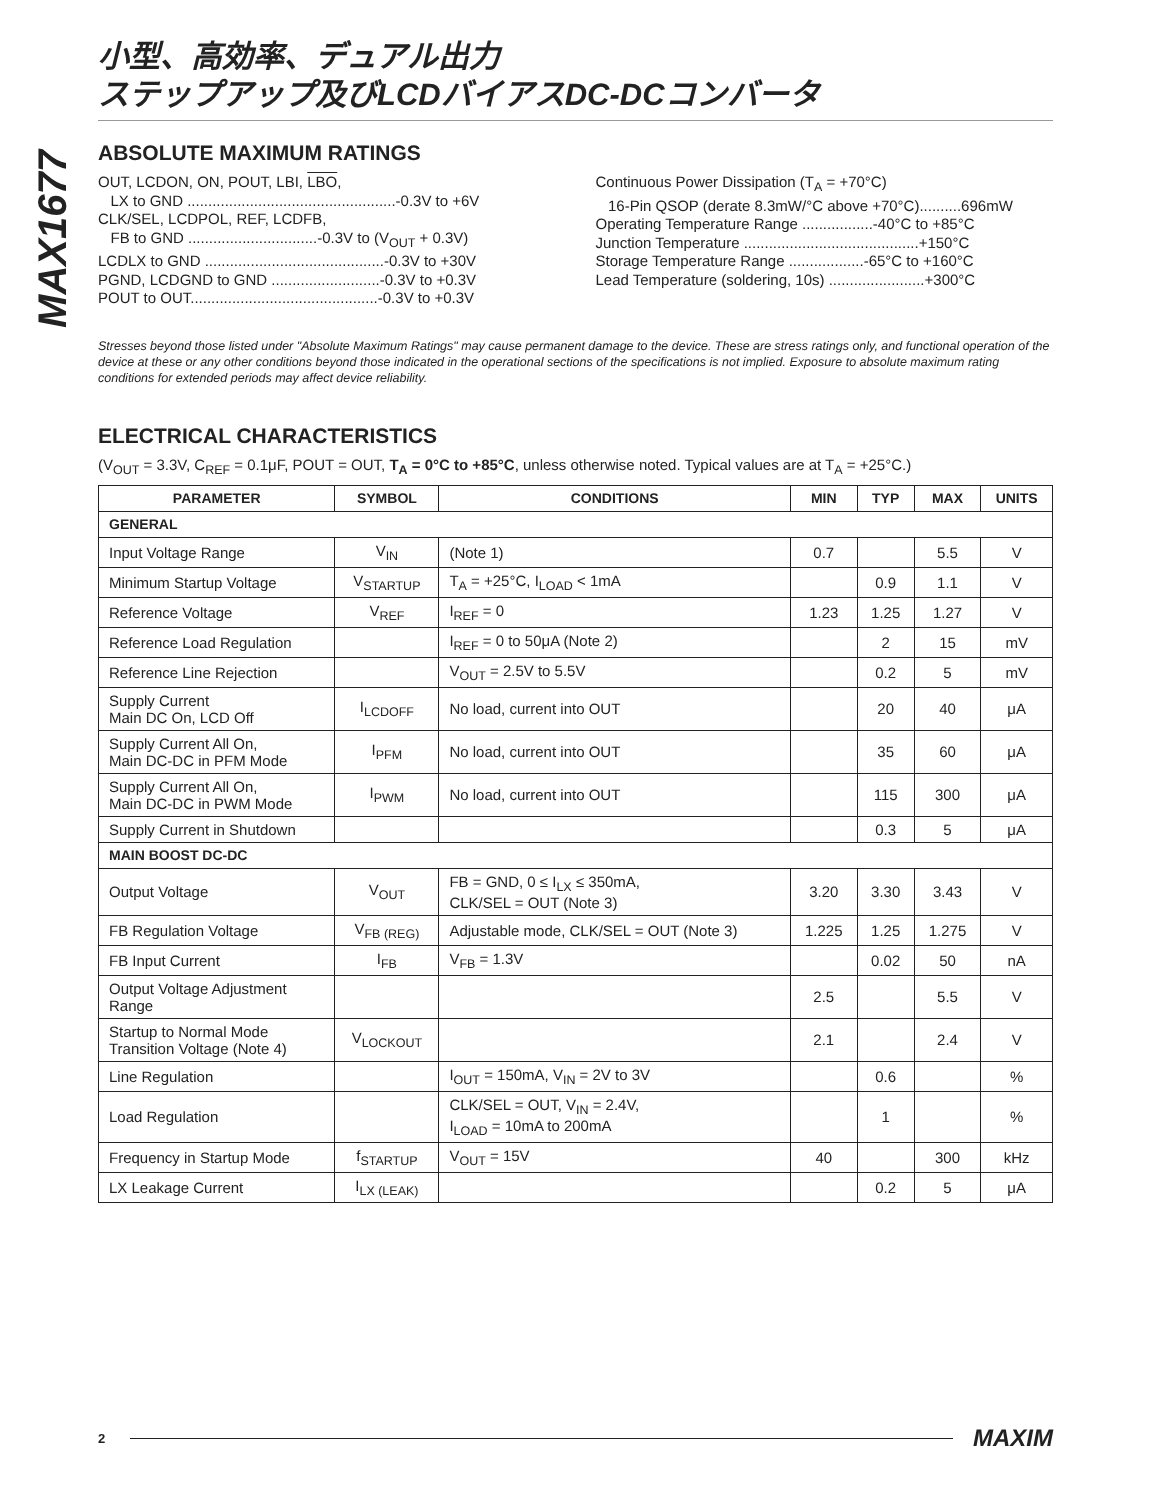MAX1677
小型、高効率、デュアル出力
ステップアップ及びLCDバイアスDC-DCコンバータ
ABSOLUTE MAXIMUM RATINGS
OUT, LCDON, ON, POUT, LBI, LBO,
LX to GND ..................................................-0.3V to +6V
CLK/SEL, LCDPOL, REF, LCDFB,
FB to GND ...............................-0.3V to (V<sub>OUT</sub> + 0.3V)
LCDLX to GND ...........................................-0.3V to +30V
PGND, LCDGND to GND ..........................-0.3V to +0.3V
POUT to OUT.............................................-0.3V to +0.3V
Continuous Power Dissipation (T<sub>A</sub> = +70°C)
16-Pin QSOP (derate 8.3mW/°C above +70°C)..........696mW
Operating Temperature Range .................-40°C to +85°C
Junction Temperature ..........................................+150°C
Storage Temperature Range ..................-65°C to +160°C
Lead Temperature (soldering, 10s) .......................+300°C
Stresses beyond those listed under "Absolute Maximum Ratings" may cause permanent damage to the device. These are stress ratings only, and functional operation of the device at these or any other conditions beyond those indicated in the operational sections of the specifications is not implied. Exposure to absolute maximum rating conditions for extended periods may affect device reliability.
ELECTRICAL CHARACTERISTICS
(V<sub>OUT</sub> = 3.3V, C<sub>REF</sub> = 0.1μF, POUT = OUT, T<sub>A</sub> = 0°C to +85°C, unless otherwise noted. Typical values are at T<sub>A</sub> = +25°C.)
| PARAMETER | SYMBOL | CONDITIONS | MIN | TYP | MAX | UNITS |
| --- | --- | --- | --- | --- | --- | --- |
| GENERAL | | | | | | |
| Input Voltage Range | V<sub>IN</sub> | (Note 1) | 0.7 | | 5.5 | V |
| Minimum Startup Voltage | V<sub>STARTUP</sub> | T<sub>A</sub> = +25°C, I<sub>LOAD</sub> < 1mA | | 0.9 | 1.1 | V |
| Reference Voltage | V<sub>REF</sub> | I<sub>REF</sub> = 0 | 1.23 | 1.25 | 1.27 | V |
| Reference Load Regulation | | I<sub>REF</sub> = 0 to 50μA (Note 2) | | 2 | 15 | mV |
| Reference Line Rejection | | V<sub>OUT</sub> = 2.5V to 5.5V | | 0.2 | 5 | mV |
| Supply Current Main DC On, LCD Off | I<sub>LCDOFF</sub> | No load, current into OUT | | 20 | 40 | μA |
| Supply Current All On, Main DC-DC in PFM Mode | I<sub>PFM</sub> | No load, current into OUT | | 35 | 60 | μA |
| Supply Current All On, Main DC-DC in PWM Mode | I<sub>PWM</sub> | No load, current into OUT | | 115 | 300 | μA |
| Supply Current in Shutdown | | | | 0.3 | 5 | μA |
| MAIN BOOST DC-DC | | | | | | |
| Output Voltage | V<sub>OUT</sub> | FB = GND, 0 ≤ I<sub>LX</sub> ≤ 350mA, CLK/SEL = OUT (Note 3) | 3.20 | 3.30 | 3.43 | V |
| FB Regulation Voltage | V<sub>FB (REG)</sub> | Adjustable mode, CLK/SEL = OUT (Note 3) | 1.225 | 1.25 | 1.275 | V |
| FB Input Current | I<sub>FB</sub> | V<sub>FB</sub> = 1.3V | | 0.02 | 50 | nA |
| Output Voltage Adjustment Range | | | 2.5 | | 5.5 | V |
| Startup to Normal Mode Transition Voltage (Note 4) | V<sub>LOCKOUT</sub> | | 2.1 | | 2.4 | V |
| Line Regulation | | I<sub>OUT</sub> = 150mA, V<sub>IN</sub> = 2V to 3V | | 0.6 | | % |
| Load Regulation | | CLK/SEL = OUT, V<sub>IN</sub> = 2.4V, I<sub>LOAD</sub> = 10mA to 200mA | | 1 | | % |
| Frequency in Startup Mode | f<sub>STARTUP</sub> | V<sub>OUT</sub> = 15V | 40 | | 300 | kHz |
| LX Leakage Current | I<sub>LX (LEAK)</sub> | | | 0.2 | 5 | μA |
2 MAXIM